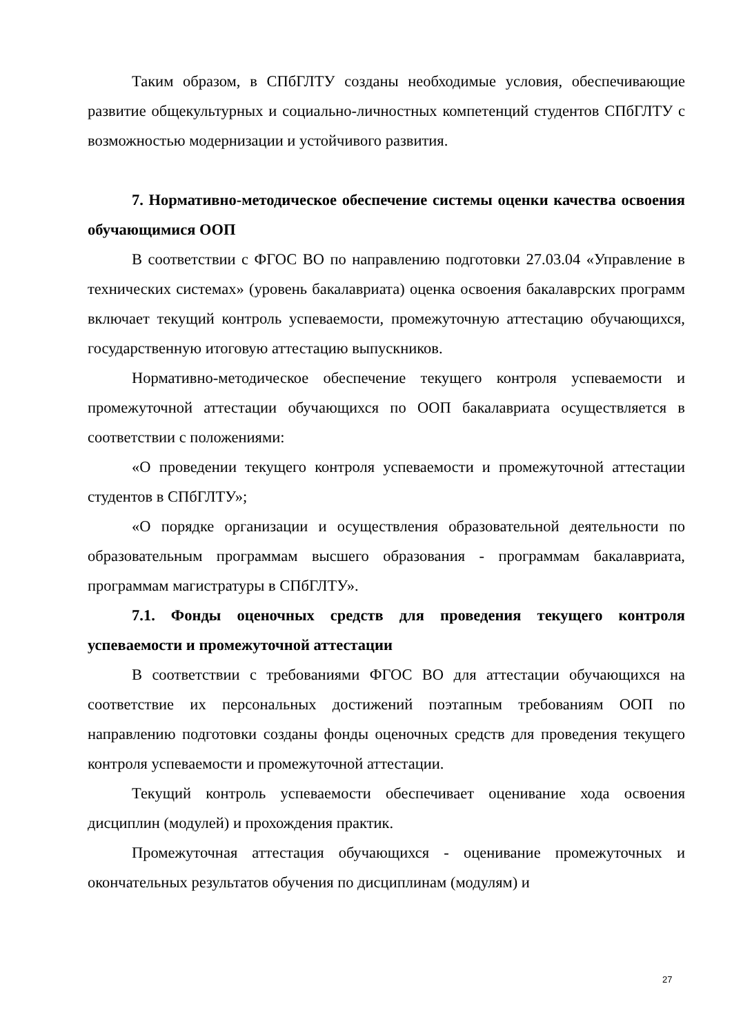Таким образом, в СПбГЛТУ созданы необходимые условия, обеспечивающие развитие общекультурных и социально-личностных компетенций студентов СПбГЛТУ с возможностью модернизации и устойчивого развития.
7. Нормативно-методическое обеспечение системы оценки качества освоения обучающимися ООП
В соответствии с ФГОС ВО по направлению подготовки 27.03.04 «Управление в технических системах» (уровень бакалавриата) оценка освоения бакалаврских программ включает текущий контроль успеваемости, промежуточную аттестацию обучающихся, государственную итоговую аттестацию выпускников.
Нормативно-методическое обеспечение текущего контроля успеваемости и промежуточной аттестации обучающихся по ООП бакалавриата осуществляется в соответствии с положениями:
«О проведении текущего контроля успеваемости и промежуточной аттестации студентов в СПбГЛТУ»;
«О порядке организации и осуществления образовательной деятельности по образовательным программам высшего образования - программам бакалавриата, программам магистратуры в СПбГЛТУ».
7.1. Фонды оценочных средств для проведения текущего контроля успеваемости и промежуточной аттестации
В соответствии с требованиями ФГОС ВО для аттестации обучающихся на соответствие их персональных достижений поэтапным требованиям ООП по направлению подготовки созданы фонды оценочных средств для проведения текущего контроля успеваемости и промежуточной аттестации.
Текущий контроль успеваемости обеспечивает оценивание хода освоения дисциплин (модулей) и прохождения практик.
Промежуточная аттестация обучающихся - оценивание промежуточных и окончательных результатов обучения по дисциплинам (модулям) и
27